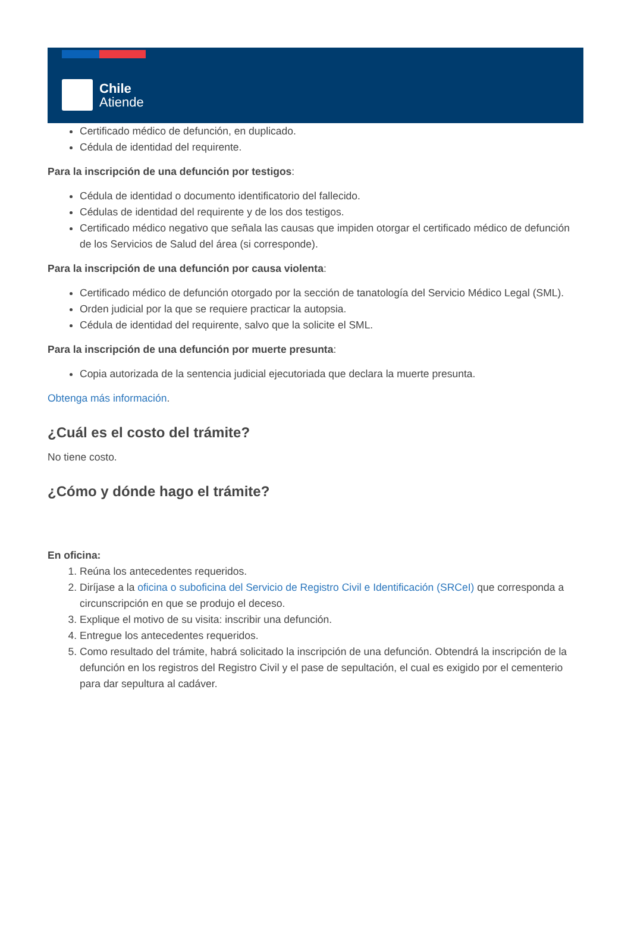Chile
Atiende
Certificado médico de defunción, en duplicado.
Cédula de identidad del requirente.
Para la inscripción de una defunción por testigos:
Cédula de identidad o documento identificatorio del fallecido.
Cédulas de identidad del requirente y de los dos testigos.
Certificado médico negativo que señala las causas que impiden otorgar el certificado médico de defunción de los Servicios de Salud del área (si corresponde).
Para la inscripción de una defunción por causa violenta:
Certificado médico de defunción otorgado por la sección de tanatología del Servicio Médico Legal (SML).
Orden judicial por la que se requiere practicar la autopsia.
Cédula de identidad del requirente, salvo que la solicite el SML.
Para la inscripción de una defunción por muerte presunta:
Copia autorizada de la sentencia judicial ejecutoriada que declara la muerte presunta.
Obtenga más información.
¿Cuál es el costo del trámite?
No tiene costo.
¿Cómo y dónde hago el trámite?
En oficina:
1. Reúna los antecedentes requeridos.
2. Diríjase a la oficina o suboficina del Servicio de Registro Civil e Identificación (SRCeI) que corresponda a circunscripción en que se produjo el deceso.
3. Explique el motivo de su visita: inscribir una defunción.
4. Entregue los antecedentes requeridos.
5. Como resultado del trámite, habrá solicitado la inscripción de una defunción. Obtendrá la inscripción de la defunción en los registros del Registro Civil y el pase de sepultación, el cual es exigido por el cementerio para dar sepultura al cadáver.